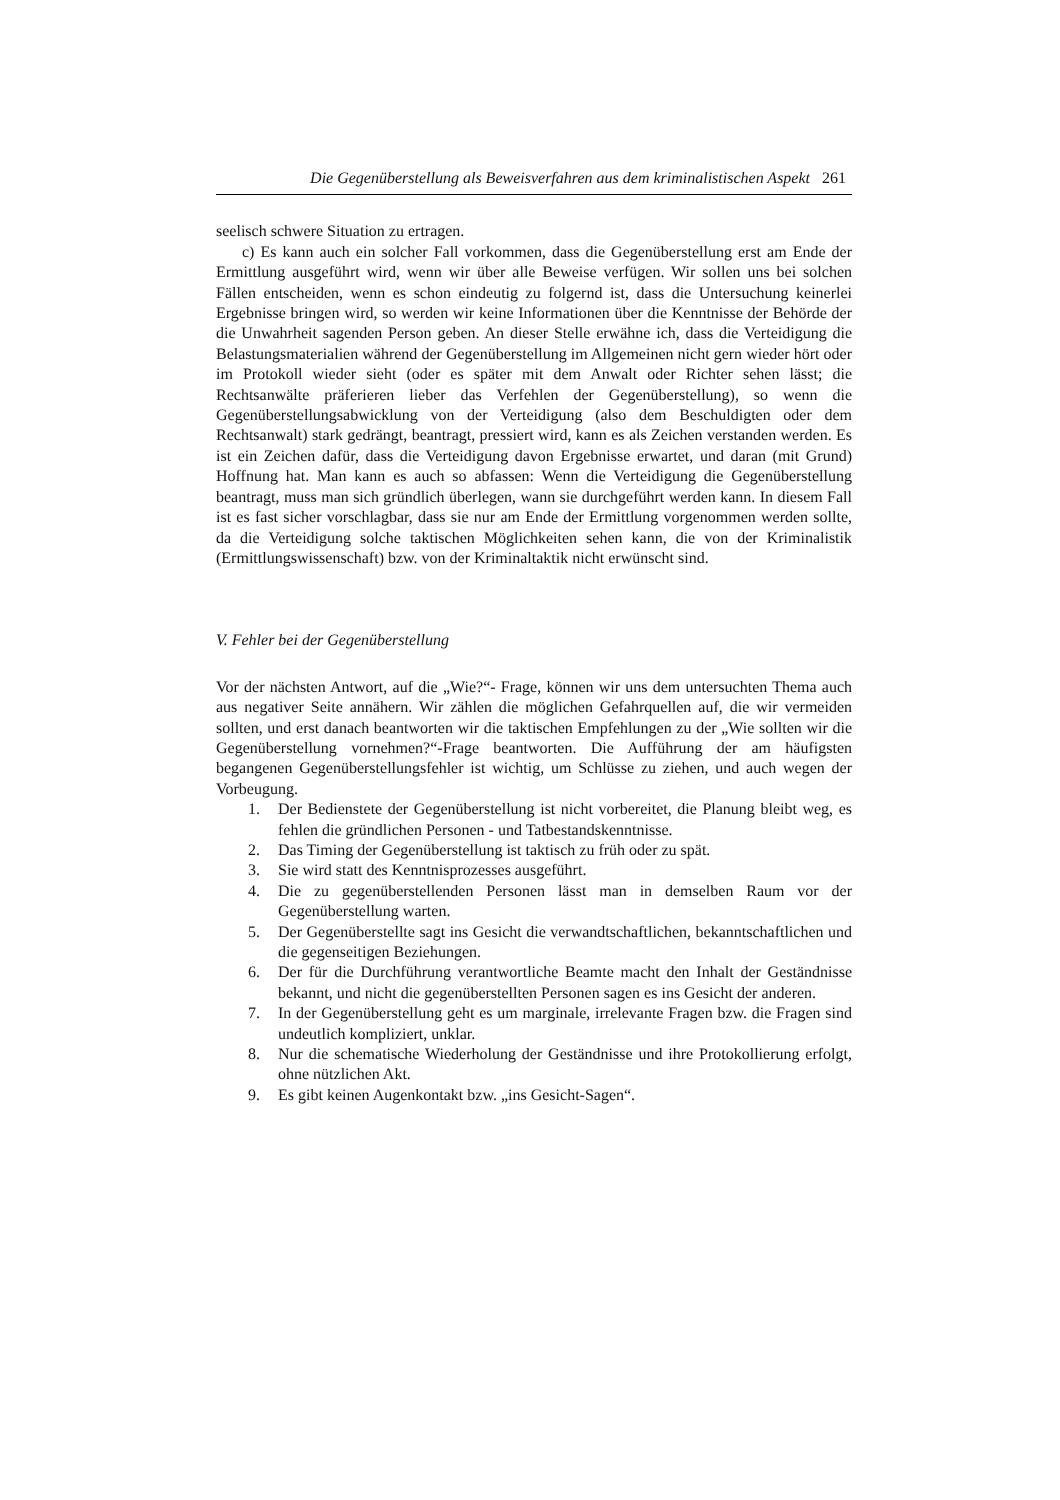Die Gegenüberstellung als Beweisverfahren aus dem kriminalistischen Aspekt 261
seelisch schwere Situation zu ertragen.
c) Es kann auch ein solcher Fall vorkommen, dass die Gegenüberstellung erst am Ende der Ermittlung ausgeführt wird, wenn wir über alle Beweise verfügen. Wir sollen uns bei solchen Fällen entscheiden, wenn es schon eindeutig zu folgernd ist, dass die Untersuchung keinerlei Ergebnisse bringen wird, so werden wir keine Informationen über die Kenntnisse der Behörde der die Unwahrheit sagenden Person geben. An dieser Stelle erwähne ich, dass die Verteidigung die Belastungsmaterialien während der Gegenüberstellung im Allgemeinen nicht gern wieder hört oder im Protokoll wieder sieht (oder es später mit dem Anwalt oder Richter sehen lässt; die Rechtsanwälte präferieren lieber das Verfehlen der Gegenüberstellung), so wenn die Gegenüberstellungsabwicklung von der Verteidigung (also dem Beschuldigten oder dem Rechtsanwalt) stark gedrängt, beantragt, pressiert wird, kann es als Zeichen verstanden werden. Es ist ein Zeichen dafür, dass die Verteidigung davon Ergebnisse erwartet, und daran (mit Grund) Hoffnung hat. Man kann es auch so abfassen: Wenn die Verteidigung die Gegenüberstellung beantragt, muss man sich gründlich überlegen, wann sie durchgeführt werden kann. In diesem Fall ist es fast sicher vorschlagbar, dass sie nur am Ende der Ermittlung vorgenommen werden sollte, da die Verteidigung solche taktischen Möglichkeiten sehen kann, die von der Kriminalistik (Ermittlungswissenschaft) bzw. von der Kriminaltaktik nicht erwünscht sind.
V. Fehler bei der Gegenüberstellung
Vor der nächsten Antwort, auf die „Wie?“- Frage, können wir uns dem untersuchten Thema auch aus negativer Seite annähern. Wir zählen die möglichen Gefahrquellen auf, die wir vermeiden sollten, und erst danach beantworten wir die taktischen Empfehlungen zu der „Wie sollten wir die Gegenüberstellung vornehmen?“-Frage beantworten. Die Aufführung der am häufigsten begangenen Gegenüberstellungsfehler ist wichtig, um Schlüsse zu ziehen, und auch wegen der Vorbeugung.
1. Der Bedienstete der Gegenüberstellung ist nicht vorbereitet, die Planung bleibt weg, es fehlen die gründlichen Personen - und Tatbestandskenntnisse.
2. Das Timing der Gegenüberstellung ist taktisch zu früh oder zu spät.
3. Sie wird statt des Kenntnisprozesses ausgeführt.
4. Die zu gegenüberstellenden Personen lässt man in demselben Raum vor der Gegenüberstellung warten.
5. Der Gegenüberstellte sagt ins Gesicht die verwandtschaftlichen, bekanntschaftlichen und die gegenseitigen Beziehungen.
6. Der für die Durchführung verantwortliche Beamte macht den Inhalt der Geständnisse bekannt, und nicht die gegenüberstellten Personen sagen es ins Gesicht der anderen.
7. In der Gegenüberstellung geht es um marginale, irrelevante Fragen bzw. die Fragen sind undeutlich kompliziert, unklar.
8. Nur die schematische Wiederholung der Geständnisse und ihre Protokollierung erfolgt, ohne nützlichen Akt.
9. Es gibt keinen Augenkontakt bzw. „ins Gesicht-Sagen“.